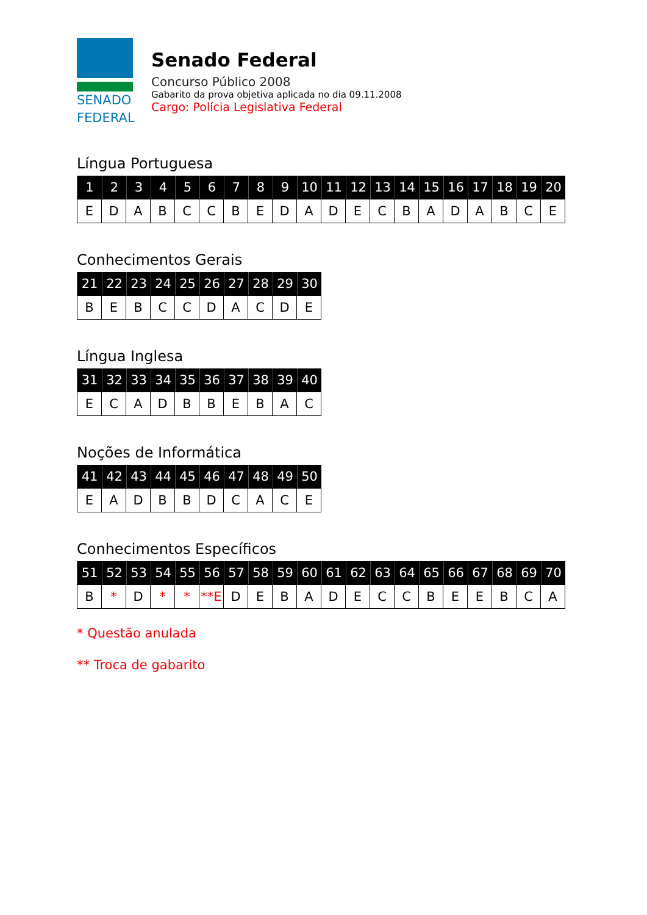SENADO
FEDERAL
Senado Federal
Concurso Público 2008
Gabarito da prova objetiva aplicada no dia 09.11.2008
Cargo: Polícia Legislativa Federal
Língua Portuguesa
| 1 | 2 | 3 | 4 | 5 | 6 | 7 | 8 | 9 | 10 | 11 | 12 | 13 | 14 | 15 | 16 | 17 | 18 | 19 | 20 |
| --- | --- | --- | --- | --- | --- | --- | --- | --- | --- | --- | --- | --- | --- | --- | --- | --- | --- | --- | --- |
| E | D | A | B | C | C | B | E | D | A | D | E | C | B | A | D | A | B | C | E |
Conhecimentos Gerais
| 21 | 22 | 23 | 24 | 25 | 26 | 27 | 28 | 29 | 30 |
| --- | --- | --- | --- | --- | --- | --- | --- | --- | --- |
| B | E | B | C | C | D | A | C | D | E |
Língua Inglesa
| 31 | 32 | 33 | 34 | 35 | 36 | 37 | 38 | 39 | 40 |
| --- | --- | --- | --- | --- | --- | --- | --- | --- | --- |
| E | C | A | D | B | B | E | B | A | C |
Noções de Informática
| 41 | 42 | 43 | 44 | 45 | 46 | 47 | 48 | 49 | 50 |
| --- | --- | --- | --- | --- | --- | --- | --- | --- | --- |
| E | A | D | B | B | D | C | A | C | E |
Conhecimentos Específicos
| 51 | 52 | 53 | 54 | 55 | 56 | 57 | 58 | 59 | 60 | 61 | 62 | 63 | 64 | 65 | 66 | 67 | 68 | 69 | 70 |
| --- | --- | --- | --- | --- | --- | --- | --- | --- | --- | --- | --- | --- | --- | --- | --- | --- | --- | --- | --- |
| B | * | D | * | * | **E | D | E | B | A | D | E | C | C | B | E | E | B | C | A |
* Questão anulada
** Troca de gabarito